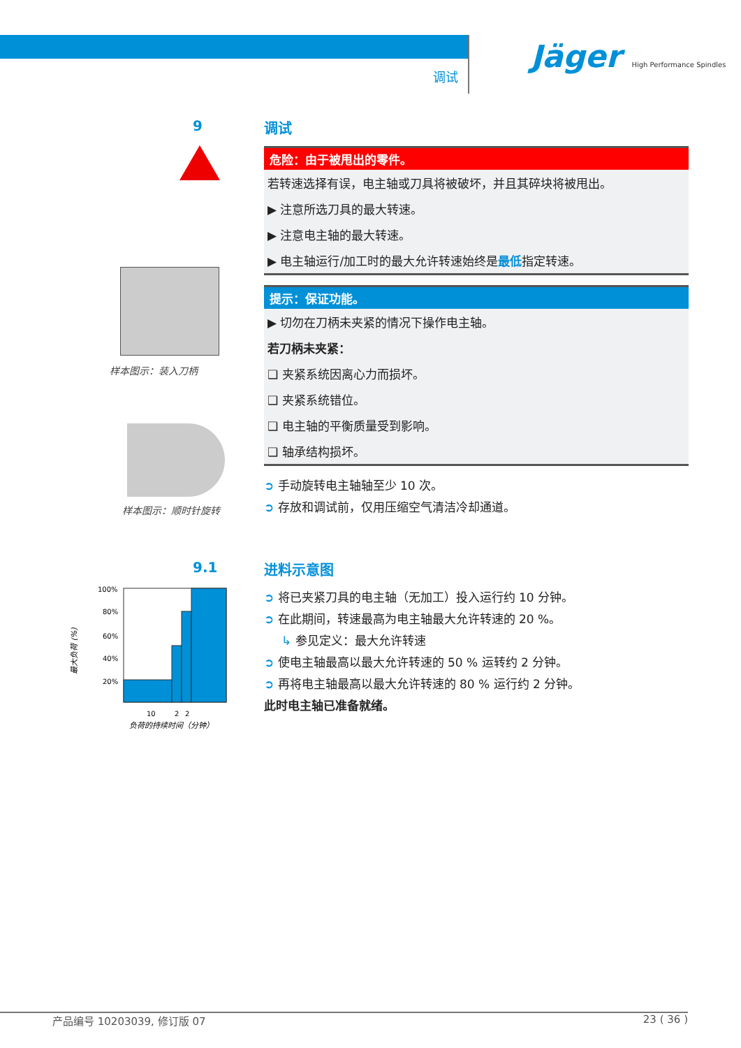调试
Jäger High Performance Spindles
9
样本图示：装入刀柄
样本图示：顺时针旋转
9.1
最大负荷 (%)
100%
80%
60%
40%
20%
10
2
2
负荷的持续时间（分钟）
调试
危险：由于被甩出的零件。
若转速选择有误，电主轴或刀具将被破坏，并且其碎块将被甩出。
▶ 注意所选刀具的最大转速。
▶ 注意电主轴的最大转速。
▶ 电主轴运行/加工时的最大允许转速始终是最低指定转速。
提示：保证功能。
▶ 切勿在刀柄未夹紧的情况下操作电主轴。
若刀柄未夹紧：
❑ 夹紧系统因离心力而损坏。
❑ 夹紧系统错位。
❑ 电主轴的平衡质量受到影响。
❑ 轴承结构损坏。
➲ 手动旋转电主轴轴至少 10 次。
➲ 存放和调试前，仅用压缩空气清洁冷却通道。
进料示意图
➲ 将已夹紧刀具的电主轴（无加工）投入运行约 10 分钟。
➲ 在此期间，转速最高为电主轴最大允许转速的 20 %。
↳ 参见定义：最大允许转速
➲ 使电主轴最高以最大允许转速的 50 % 运转约 2 分钟。
➲ 再将电主轴最高以最大允许转速的 80 % 运行约 2 分钟。
此时电主轴已准备就绪。
产品编号 10203039, 修订版 07 23 ( 36 )